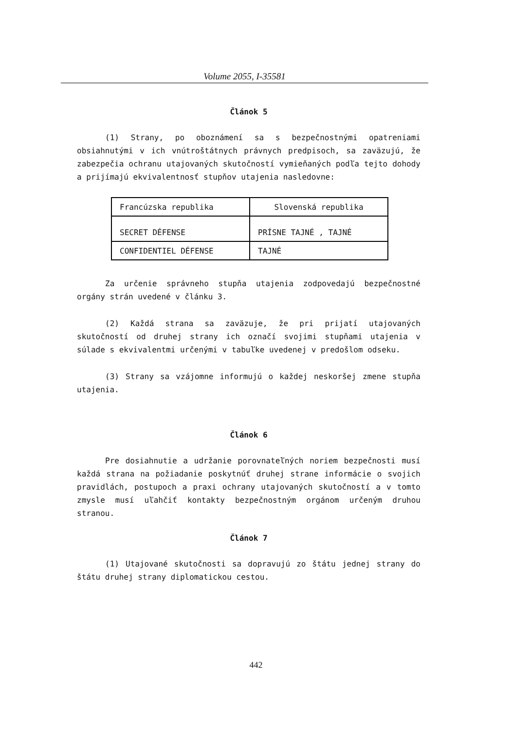Volume 2055, I-35581
Článok 5
(1) Strany, po oboznámení sa s bezpečnostnými opatreniami obsiahnutými v ich vnútroštátnych právnych predpisoch, sa zaväzujú, že zabezpečia ochranu utajovaných skutočností vymieňaných podľa tejto dohody a prijímajú ekvivalentnosť stupňov utajenia nasledovne:
| Francúzska republika | Slovenská republika |
| SECRET DÉFENSE | PRÍSNE TAJNÉ , TAJNÉ |
| CONFIDENTIEL DÉFENSE | TAJNÉ |
Za určenie správneho stupňa utajenia zodpovedajú bezpečnostné orgány strán uvedené v článku 3.
(2) Každá strana sa zaväzuje, že pri prijatí utajovaných skutočností od druhej strany ich označí svojimi stupňami utajenia v súlade s ekvivalentmi určenými v tabuľke uvedenej v predošlom odseku.
(3) Strany sa vzájomne informujú o každej neskoršej zmene stupňa utajenia.
Článok 6
Pre dosiahnutie a udržanie porovnateľných noriem bezpečnosti musí každá strana na požiadanie poskytnúť druhej strane informácie o svojich pravidlách, postupoch a praxi ochrany utajovaných skutočností a v tomto zmysle musí uľahčiť kontakty bezpečnostným orgánom určeným druhou stranou.
Článok 7
(1) Utajované skutočnosti sa dopravujú zo štátu jednej strany do štátu druhej strany diplomatickou cestou.
442